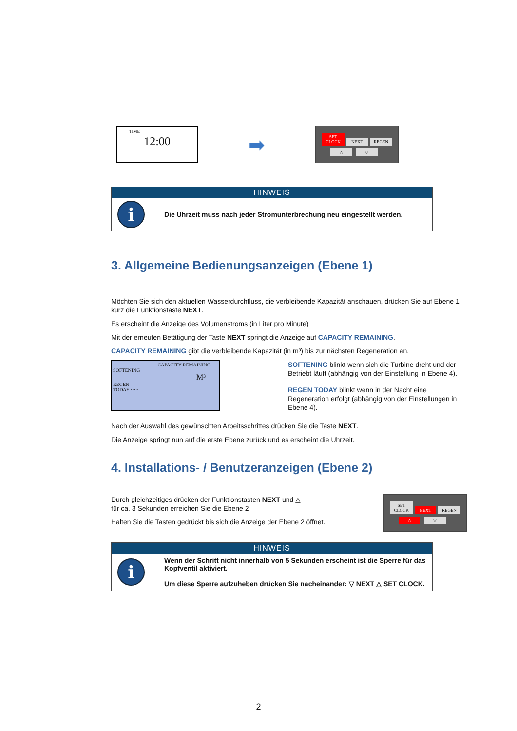TIME
12:00
➡
SET
CLOCK NEXT REGEN
△ ▽
HINWEIS
i
Die Uhrzeit muss nach jeder Stromunterbrechung neu eingestellt werden.
3. Allgemeine Bedienungsanzeigen (Ebene 1)
Möchten Sie sich den aktuellen Wasserdurchfluss, die verbleibende Kapazität anschauen, drücken Sie auf Ebene 1 kurz die Funktionstaste NEXT.
Es erscheint die Anzeige des Volumenstroms (in Liter pro Minute)
Mit der erneuten Betätigung der Taste NEXT springt die Anzeige auf CAPACITY REMAINING.
CAPACITY REMAINING gibt die verbleibende Kapazität (in m³) bis zur nächsten Regeneration an.
CAPACITY REMAINING
SOFTENING
M³
REGEN
TODAY ·····
SOFTENING blinkt wenn sich die Turbine dreht und der Betriebt läuft (abhängig von der Einstellung in Ebene 4).
REGEN TODAY blinkt wenn in der Nacht eine Regeneration erfolgt (abhängig von der Einstellungen in Ebene 4).
Nach der Auswahl des gewünschten Arbeitsschrittes drücken Sie die Taste NEXT.
Die Anzeige springt nun auf die erste Ebene zurück und es erscheint die Uhrzeit.
4. Installations- / Benutzeranzeigen (Ebene 2)
Durch gleichzeitiges drücken der Funktionstasten NEXT und △
für ca. 3 Sekunden erreichen Sie die Ebene 2
Halten Sie die Tasten gedrückt bis sich die Anzeige der Ebene 2 öffnet.
SET
CLOCK NEXT REGEN
△ ▽
HINWEIS
i
Wenn der Schritt nicht innerhalb von 5 Sekunden erscheint ist die Sperre für das Kopfventil aktiviert.
Um diese Sperre aufzuheben drücken Sie nacheinander: ▽ NEXT △ SET CLOCK.
2